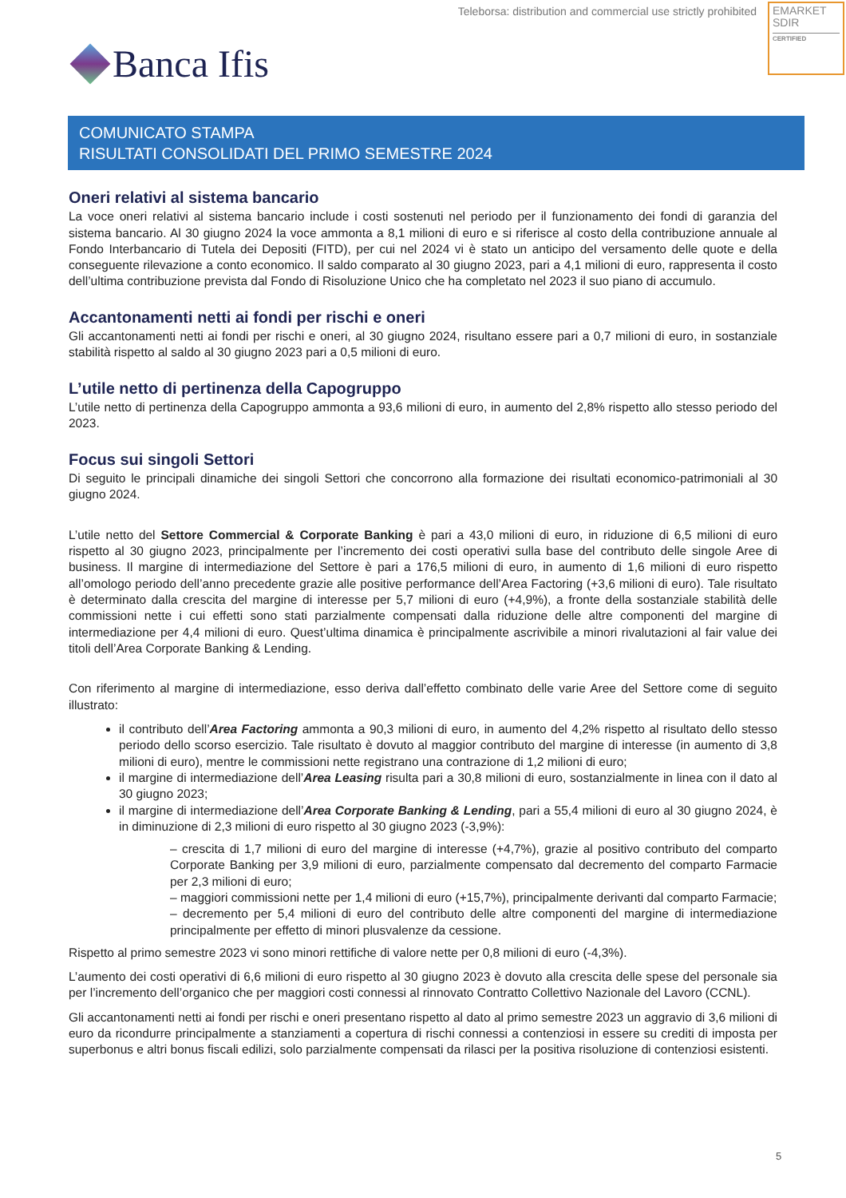Teleborsa: distribution and commercial use strictly prohibited
EMARKET
SDIR
CERTIFIED
Banca Ifis
COMUNICATO STAMPA
RISULTATI CONSOLIDATI DEL PRIMO SEMESTRE 2024
Oneri relativi al sistema bancario
La voce oneri relativi al sistema bancario include i costi sostenuti nel periodo per il funzionamento dei fondi di garanzia del sistema bancario. Al 30 giugno 2024 la voce ammonta a 8,1 milioni di euro e si riferisce al costo della contribuzione annuale al Fondo Interbancario di Tutela dei Depositi (FITD), per cui nel 2024 vi è stato un anticipo del versamento delle quote e della conseguente rilevazione a conto economico. Il saldo comparato al 30 giugno 2023, pari a 4,1 milioni di euro, rappresenta il costo dell’ultima contribuzione prevista dal Fondo di Risoluzione Unico che ha completato nel 2023 il suo piano di accumulo.
Accantonamenti netti ai fondi per rischi e oneri
Gli accantonamenti netti ai fondi per rischi e oneri, al 30 giugno 2024, risultano essere pari a 0,7 milioni di euro, in sostanziale stabilità rispetto al saldo al 30 giugno 2023 pari a 0,5 milioni di euro.
L’utile netto di pertinenza della Capogruppo
L’utile netto di pertinenza della Capogruppo ammonta a 93,6 milioni di euro, in aumento del 2,8% rispetto allo stesso periodo del 2023.
Focus sui singoli Settori
Di seguito le principali dinamiche dei singoli Settori che concorrono alla formazione dei risultati economico-patrimoniali al 30 giugno 2024.
L’utile netto del Settore Commercial & Corporate Banking è pari a 43,0 milioni di euro, in riduzione di 6,5 milioni di euro rispetto al 30 giugno 2023, principalmente per l’incremento dei costi operativi sulla base del contributo delle singole Aree di business. Il margine di intermediazione del Settore è pari a 176,5 milioni di euro, in aumento di 1,6 milioni di euro rispetto all’omologo periodo dell’anno precedente grazie alle positive performance dell’Area Factoring (+3,6 milioni di euro). Tale risultato è determinato dalla crescita del margine di interesse per 5,7 milioni di euro (+4,9%), a fronte della sostanziale stabilità delle commissioni nette i cui effetti sono stati parzialmente compensati dalla riduzione delle altre componenti del margine di intermediazione per 4,4 milioni di euro. Quest’ultima dinamica è principalmente ascrivibile a minori rivalutazioni al fair value dei titoli dell’Area Corporate Banking & Lending.
Con riferimento al margine di intermediazione, esso deriva dall’effetto combinato delle varie Aree del Settore come di seguito illustrato:
il contributo dell’Area Factoring ammonta a 90,3 milioni di euro, in aumento del 4,2% rispetto al risultato dello stesso periodo dello scorso esercizio. Tale risultato è dovuto al maggior contributo del margine di interesse (in aumento di 3,8 milioni di euro), mentre le commissioni nette registrano una contrazione di 1,2 milioni di euro;
il margine di intermediazione dell’Area Leasing risulta pari a 30,8 milioni di euro, sostanzialmente in linea con il dato al 30 giugno 2023;
il margine di intermediazione dell’Area Corporate Banking & Lending, pari a 55,4 milioni di euro al 30 giugno 2024, è in diminuzione di 2,3 milioni di euro rispetto al 30 giugno 2023 (-3,9%):
– crescita di 1,7 milioni di euro del margine di interesse (+4,7%), grazie al positivo contributo del comparto Corporate Banking per 3,9 milioni di euro, parzialmente compensato dal decremento del comparto Farmacie per 2,3 milioni di euro;
– maggiori commissioni nette per 1,4 milioni di euro (+15,7%), principalmente derivanti dal comparto Farmacie;
– decremento per 5,4 milioni di euro del contributo delle altre componenti del margine di intermediazione principalmente per effetto di minori plusvalenze da cessione.
Rispetto al primo semestre 2023 vi sono minori rettifiche di valore nette per 0,8 milioni di euro (-4,3%).
L’aumento dei costi operativi di 6,6 milioni di euro rispetto al 30 giugno 2023 è dovuto alla crescita delle spese del personale sia per l’incremento dell’organico che per maggiori costi connessi al rinnovato Contratto Collettivo Nazionale del Lavoro (CCNL).
Gli accantonamenti netti ai fondi per rischi e oneri presentano rispetto al dato al primo semestre 2023 un aggravio di 3,6 milioni di euro da ricondurre principalmente a stanziamenti a copertura di rischi connessi a contenziosi in essere su crediti di imposta per superbonus e altri bonus fiscali edilizi, solo parzialmente compensati da rilasci per la positiva risoluzione di contenziosi esistenti.
5